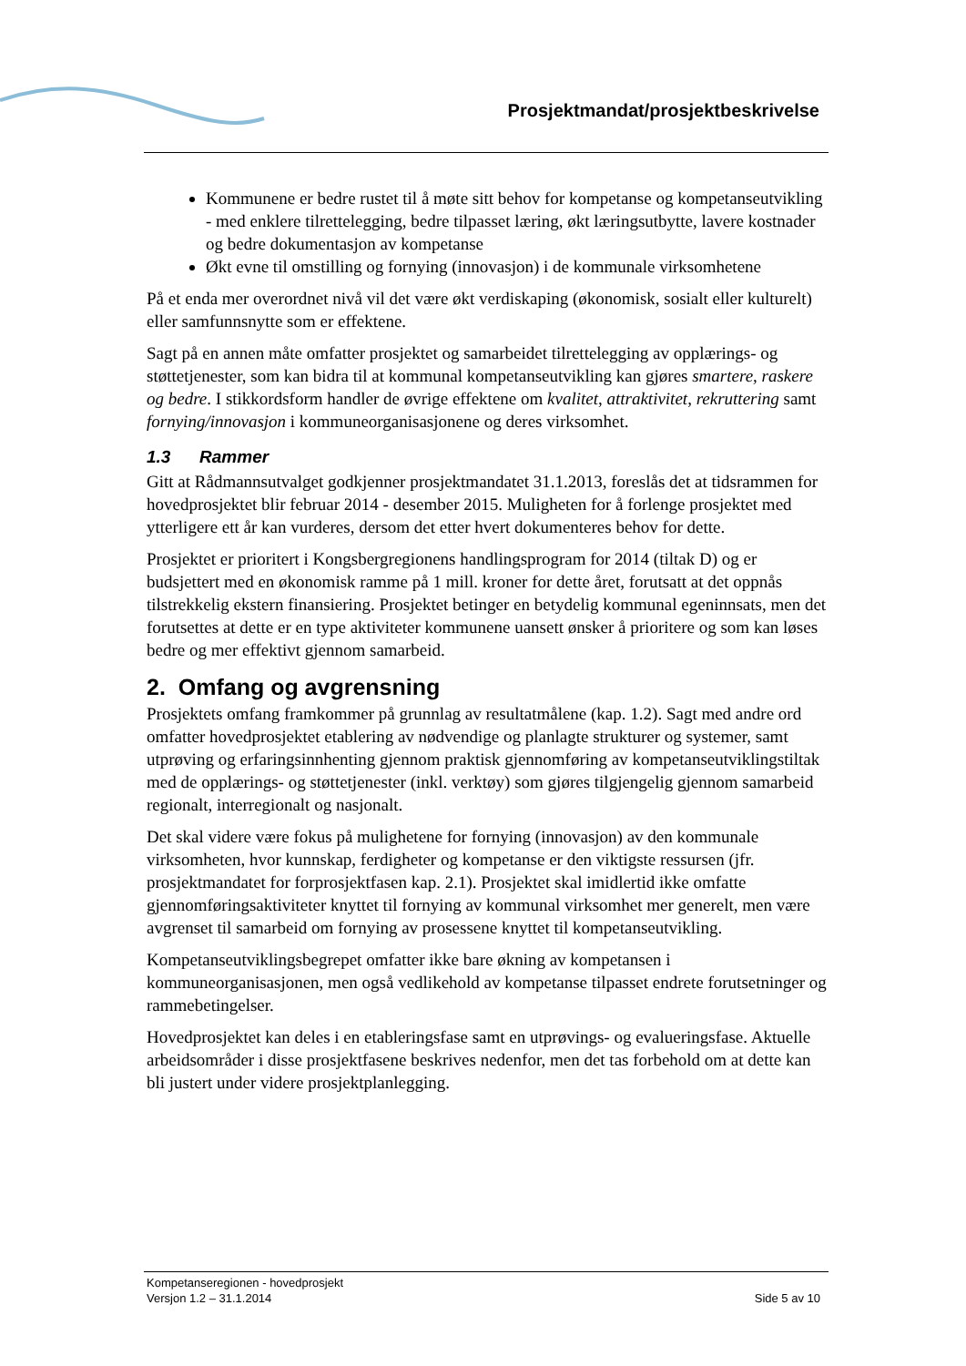Prosjektmandat/prosjektbeskrivelse
Kommunene er bedre rustet til å møte sitt behov for kompetanse og kompetanseutvikling - med enklere tilrettelegging, bedre tilpasset læring, økt læringsutbytte, lavere kostnader og bedre dokumentasjon av kompetanse
Økt evne til omstilling og fornying (innovasjon) i de kommunale virksomhetene
På et enda mer overordnet nivå vil det være økt verdiskaping (økonomisk, sosialt eller kulturelt) eller samfunnsnytte som er effektene.
Sagt på en annen måte omfatter prosjektet og samarbeidet tilrettelegging av opplærings- og støttetjenester, som kan bidra til at kommunal kompetanseutvikling kan gjøres smartere, raskere og bedre. I stikkordsform handler de øvrige effektene om kvalitet, attraktivitet, rekruttering samt fornying/innovasjon i kommuneorganisasjonene og deres virksomhet.
1.3 Rammer
Gitt at Rådmannsutvalget godkjenner prosjektmandatet 31.1.2013, foreslås det at tidsrammen for hovedprosjektet blir februar 2014 - desember 2015. Muligheten for å forlenge prosjektet med ytterligere ett år kan vurderes, dersom det etter hvert dokumenteres behov for dette.
Prosjektet er prioritert i Kongsbergregionens handlingsprogram for 2014 (tiltak D) og er budsjettert med en økonomisk ramme på 1 mill. kroner for dette året, forutsatt at det oppnås tilstrekkelig ekstern finansiering. Prosjektet betinger en betydelig kommunal egeninnsats, men det forutsettes at dette er en type aktiviteter kommunene uansett ønsker å prioritere og som kan løses bedre og mer effektivt gjennom samarbeid.
2. Omfang og avgrensning
Prosjektets omfang framkommer på grunnlag av resultatmålene (kap. 1.2). Sagt med andre ord omfatter hovedprosjektet etablering av nødvendige og planlagte strukturer og systemer, samt utprøving og erfaringsinnhenting gjennom praktisk gjennomføring av kompetanseutviklingstiltak med de opplærings- og støttetjenester (inkl. verktøy) som gjøres tilgjengelig gjennom samarbeid regionalt, interregionalt og nasjonalt.
Det skal videre være fokus på mulighetene for fornying (innovasjon) av den kommunale virksomheten, hvor kunnskap, ferdigheter og kompetanse er den viktigste ressursen (jfr. prosjektmandatet for forprosjektfasen kap. 2.1). Prosjektet skal imidlertid ikke omfatte gjennomføringsaktiviteter knyttet til fornying av kommunal virksomhet mer generelt, men være avgrenset til samarbeid om fornying av prosessene knyttet til kompetanseutvikling.
Kompetanseutviklingsbegrepet omfatter ikke bare økning av kompetansen i kommuneorganisasjonen, men også vedlikehold av kompetanse tilpasset endrete forutsetninger og rammebetingelser.
Hovedprosjektet kan deles i en etableringsfase samt en utprøvings- og evalueringsfase. Aktuelle arbeidsområder i disse prosjektfasene beskrives nedenfor, men det tas forbehold om at dette kan bli justert under videre prosjektplanlegging.
Kompetanseregionen - hovedprosjekt
Versjon 1.2 – 31.1.2014 Side 5 av 10